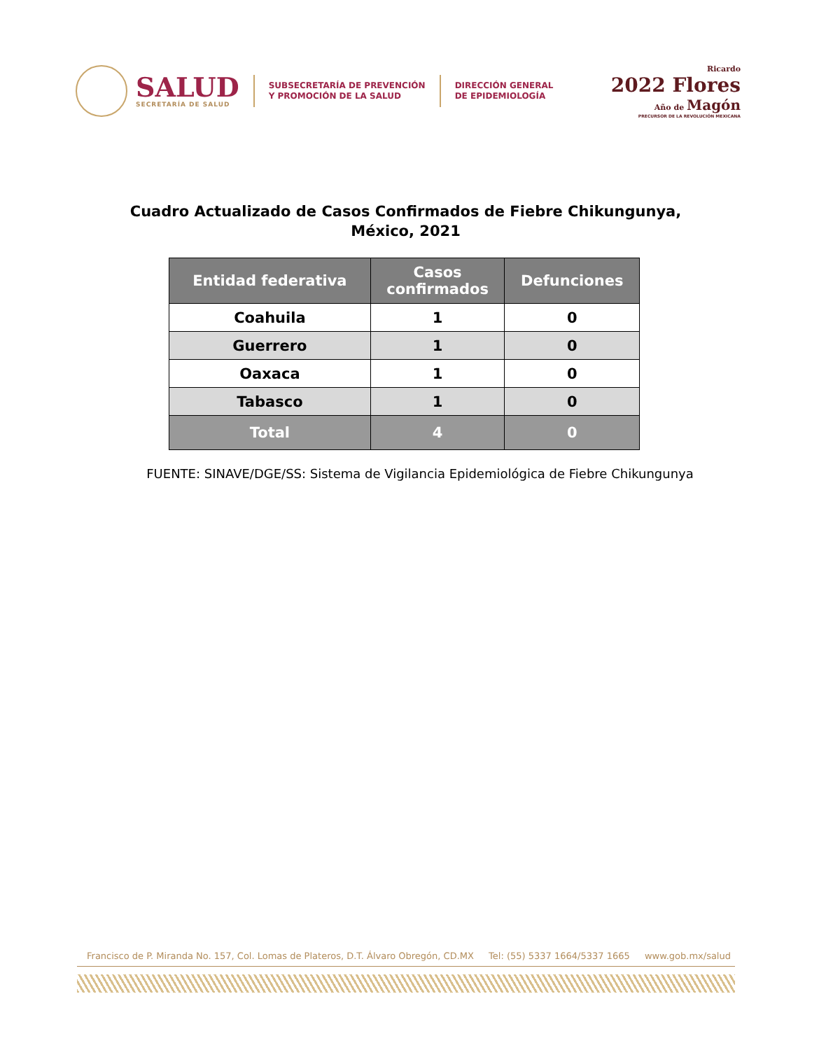SALUD
SECRETARÍA DE SALUD
SUBSECRETARÍA DE PREVENCIÓN
Y PROMOCIÓN DE LA SALUD
DIRECCIÓN GENERAL
DE EPIDEMIOLOGÍA
Ricardo
2022 Flores
Año de Magón
PRECURSOR DE LA REVOLUCIÓN MEXICANA
Cuadro Actualizado de Casos Confirmados de Fiebre Chikungunya,
México, 2021
| Entidad federativa | Casos confirmados | Defunciones |
| --- | --- | --- |
| Coahuila | 1 | 0 |
| Guerrero | 1 | 0 |
| Oaxaca | 1 | 0 |
| Tabasco | 1 | 0 |
| Total | 4 | 0 |
FUENTE: SINAVE/DGE/SS: Sistema de Vigilancia Epidemiológica de Fiebre Chikungunya
Francisco de P. Miranda No. 157, Col. Lomas de Plateros, D.T. Álvaro Obregón, CD.MX Tel: (55) 5337 1664/5337 1665 www.gob.mx/salud